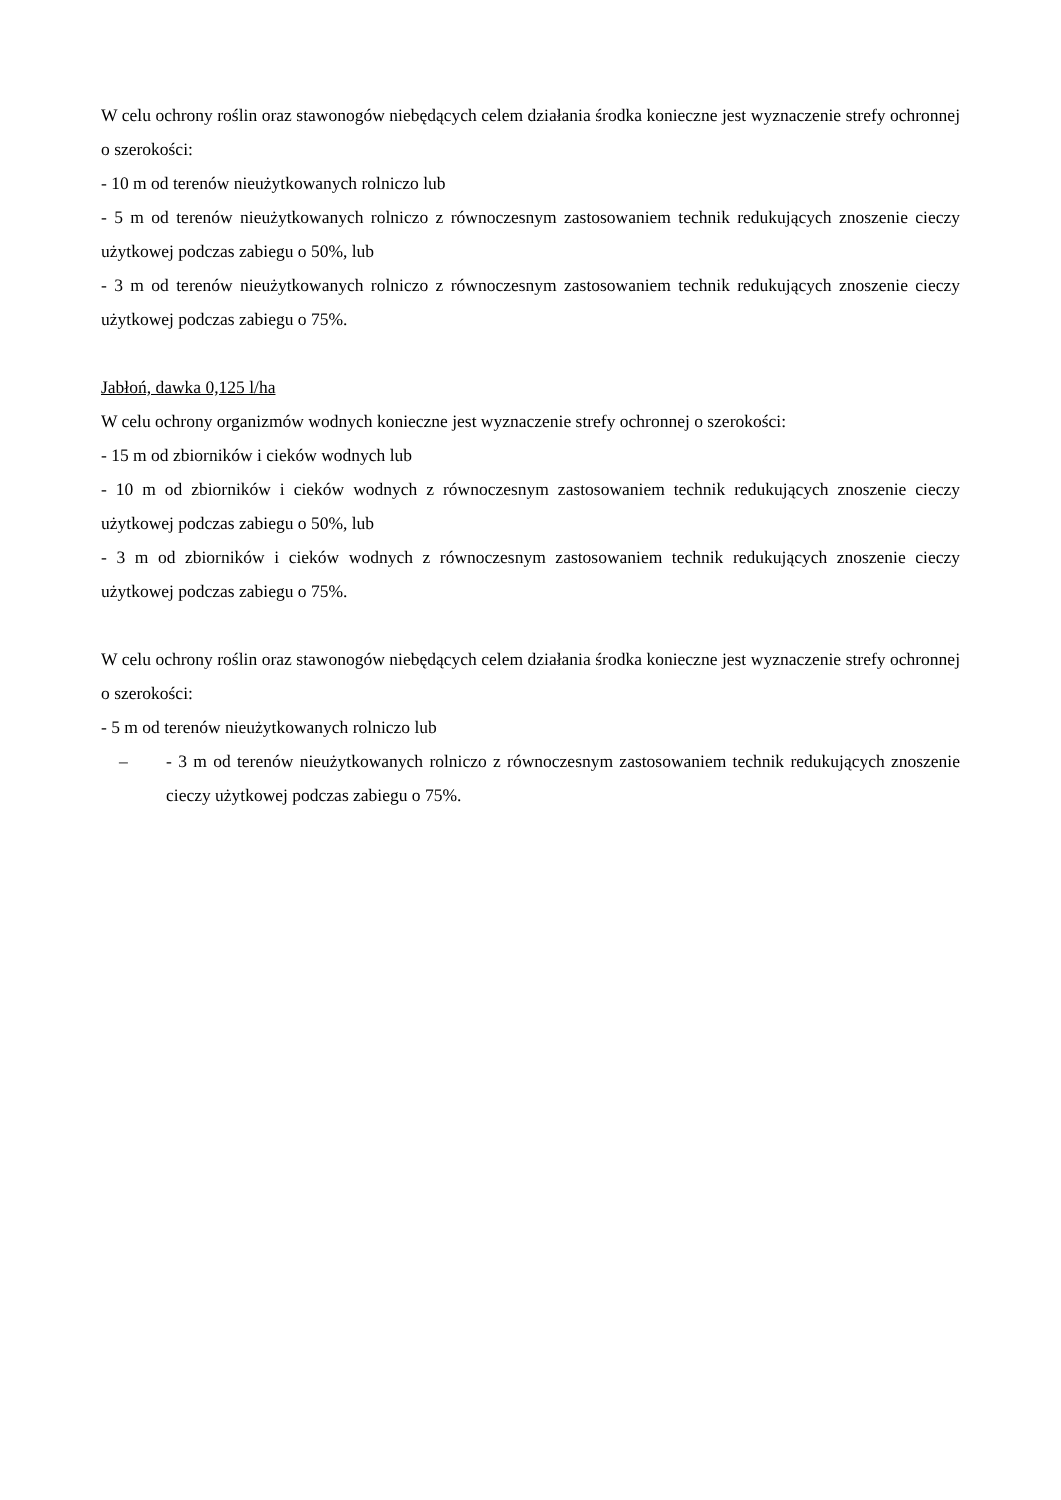W celu ochrony roślin oraz stawonogów niebędących celem działania środka konieczne jest wyznaczenie strefy ochronnej o szerokości:
- 10 m od terenów nieużytkowanych rolniczo lub
- 5 m od terenów nieużytkowanych rolniczo z równoczesnym zastosowaniem technik redukujących znoszenie cieczy użytkowej podczas zabiegu o 50%, lub
- 3 m od terenów nieużytkowanych rolniczo z równoczesnym zastosowaniem technik redukujących znoszenie cieczy użytkowej podczas zabiegu o 75%.
Jabłoń, dawka 0,125 l/ha
W celu ochrony organizmów wodnych konieczne jest wyznaczenie strefy ochronnej o szerokości:
- 15 m od zbiorników i cieków wodnych lub
- 10 m od zbiorników i cieków wodnych z równoczesnym zastosowaniem technik redukujących znoszenie cieczy użytkowej podczas zabiegu o 50%, lub
- 3 m od zbiorników i cieków wodnych z równoczesnym zastosowaniem technik redukujących znoszenie cieczy użytkowej podczas zabiegu o 75%.
W celu ochrony roślin oraz stawonogów niebędących celem działania środka konieczne jest wyznaczenie strefy ochronnej o szerokości:
- 5 m od terenów nieużytkowanych rolniczo lub
– - 3 m od terenów nieużytkowanych rolniczo z równoczesnym zastosowaniem technik redukujących znoszenie cieczy użytkowej podczas zabiegu o 75%.